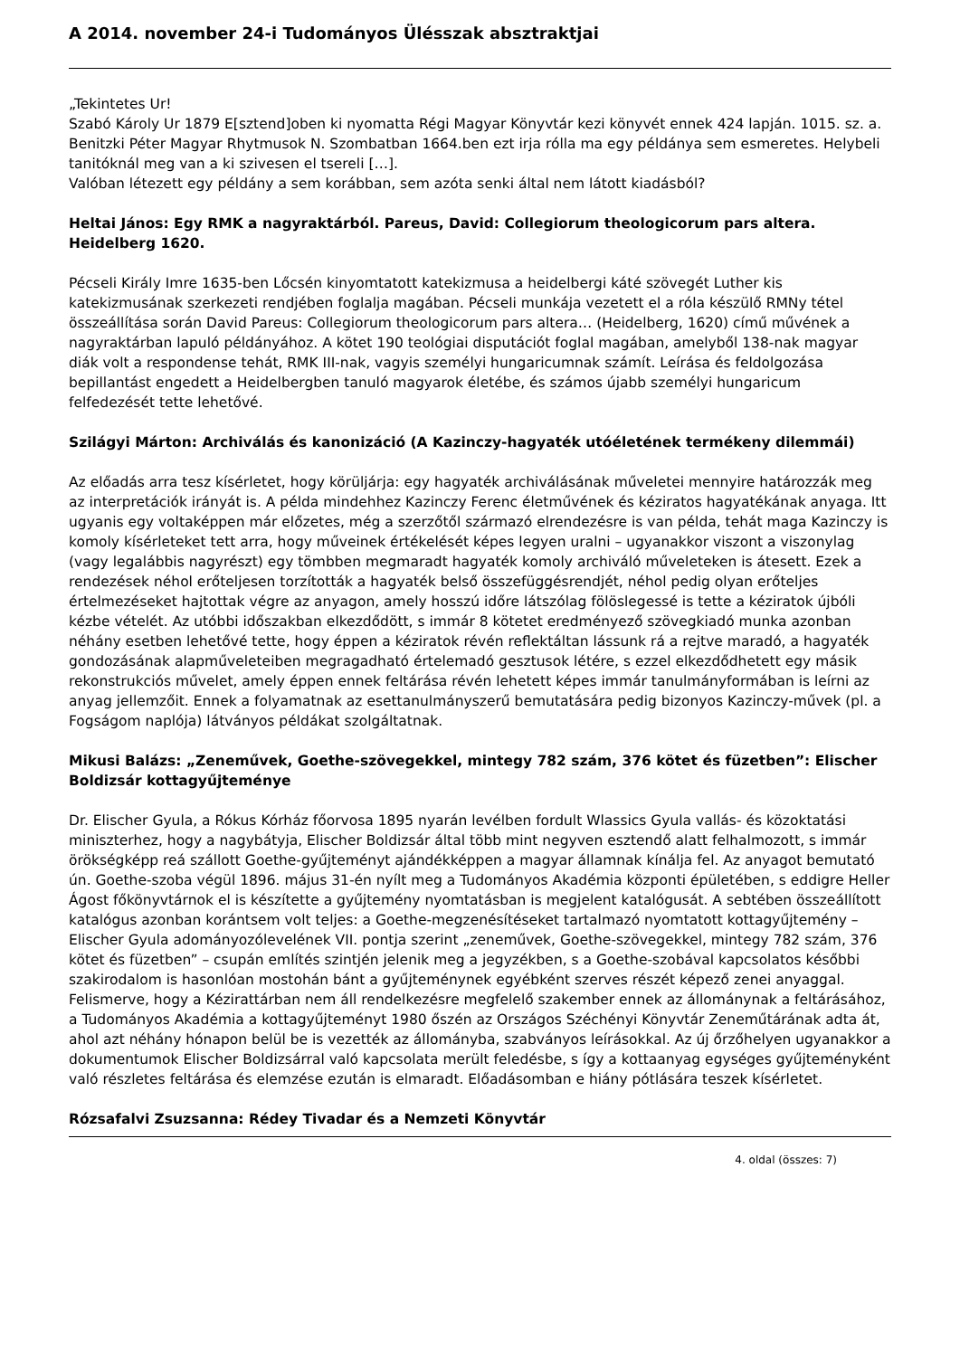A 2014. november 24-i Tudományos Ülésszak absztraktjai
„Tekintetes Ur!
Szabó Károly Ur 1879 E[sztend]oben ki nyomatta Régi Magyar Könyvtár kezi könyvét ennek 424 lapján. 1015. sz. a. Benitzki Péter Magyar Rhytmusok N. Szombatban 1664.ben ezt irja rólla ma egy példánya sem esmeretes. Helybeli tanitóknál meg van a ki szivesen el tsereli […].
Valóban létezett egy példány a sem korábban, sem azóta senki által nem látott kiadásból?
Heltai János: Egy RMK a nagyraktárból. Pareus, David: Collegiorum theologicorum pars altera. Heidelberg 1620.
Pécseli Király Imre 1635-ben Lőcsén kinyomtatott katekizmusa a heidelbergi káté szövegét Luther kis katekizmusának szerkezeti rendjében foglalja magában. Pécseli munkája vezetett el a róla készülő RMNy tétel összeállítása során David Pareus: Collegiorum theologicorum pars altera… (Heidelberg, 1620) című művének a nagyraktárban lapuló példányához. A kötet 190 teológiai disputációt foglal magában, amelyből 138-nak magyar diák volt a respondense tehát, RMK III-nak, vagyis személyi hungaricumnak számít. Leírása és feldolgozása bepillantást engedett a Heidelbergben tanuló magyarok életébe, és számos újabb személyi hungaricum felfedezését tette lehetővé.
Szilágyi Márton: Archiválás és kanonizáció (A Kazinczy-hagyaték utóéletének termékeny dilemmái)
Az előadás arra tesz kísérletet, hogy körüljárja: egy hagyaték archiválásának műveletei mennyire határozzák meg az interpretációk irányát is. A példa mindehhez Kazinczy Ferenc életművének és kéziratos hagyatékának anyaga. Itt ugyanis egy voltaképpen már előzetes, még a szerzőtől származó elrendezésre is van példa, tehát maga Kazinczy is komoly kísérleteket tett arra, hogy műveinek értékelését képes legyen uralni – ugyanakkor viszont a viszonylag (vagy legalábbis nagyrészt) egy tömbben megmaradt hagyaték komoly archiváló műveleteken is átesett. Ezek a rendezések néhol erőteljesen torzították a hagyaték belső összefüggésrendjét, néhol pedig olyan erőteljes értelmezéseket hajtottak végre az anyagon, amely hosszú időre látszólag fölöslegessé is tette a kéziratok újbóli kézbe vételét. Az utóbbi időszakban elkezdődött, s immár 8 kötetet eredményező szövegkiadó munka azonban néhány esetben lehetővé tette, hogy éppen a kéziratok révén reflektáltan lássunk rá a rejtve maradó, a hagyaték gondozásának alapműveleteiben megragadható értelemadó gesztusok létére, s ezzel elkezdődhetett egy másik rekonstrukciós művelet, amely éppen ennek feltárása révén lehetett képes immár tanulmányformában is leírni az anyag jellemzőit. Ennek a folyamatnak az esettanulmányszerű bemutatására pedig bizonyos Kazinczy-művek (pl. a Fogságom naplója) látványos példákat szolgáltatnak.
Mikusi Balázs: „Zeneművek, Goethe-szövegekkel, mintegy 782 szám, 376 kötet és füzetben”: Elischer Boldizsár kottagyűjteménye
Dr. Elischer Gyula, a Rókus Kórház főorvosa 1895 nyarán levélben fordult Wlassics Gyula vallás- és közoktatási miniszterhez, hogy a nagybátyja, Elischer Boldizsár által több mint negyven esztendő alatt felhalmozott, s immár örökségképp reá szállott Goethe-gyűjteményt ajándékképpen a magyar államnak kínálja fel. Az anyagot bemutató ún. Goethe-szoba végül 1896. május 31-én nyílt meg a Tudományos Akadémia központi épületében, s eddigre Heller Ágost főkönyvtárnok el is készítette a gyűjtemény nyomtatásban is megjelent katalógusát. A sebtében összeállított katalógus azonban korántsem volt teljes: a Goethe-megzenésítéseket tartalmazó nyomtatott kottagyűjtemény – Elischer Gyula adományozólevelének VII. pontja szerint „zeneművek, Goethe-szövegekkel, mintegy 782 szám, 376 kötet és füzetben” – csupán említés szintjén jelenik meg a jegyzékben, s a Goethe-szobával kapcsolatos későbbi szakirodalom is hasonlóan mostohán bánt a gyűjteménynek egyébként szerves részét képező zenei anyaggal.
Felismerve, hogy a Kézirattárban nem áll rendelkezésre megfelelő szakember ennek az állománynak a feltárásához, a Tudományos Akadémia a kottagyűjteményt 1980 őszén az Országos Széchényi Könyvtár Zeneműtárának adta át, ahol azt néhány hónapon belül be is vezették az állományba, szabványos leírásokkal. Az új őrzőhelyen ugyanakkor a dokumentumok Elischer Boldizsárral való kapcsolata merült feledésbe, s így a kottaanyag egységes gyűjteményként való részletes feltárása és elemzése ezután is elmaradt. Előadásomban e hiány pótlására teszek kísérletet.
Rózsafalvi Zsuzsanna: Rédey Tivadar és a Nemzeti Könyvtár
4. oldal (összes: 7)